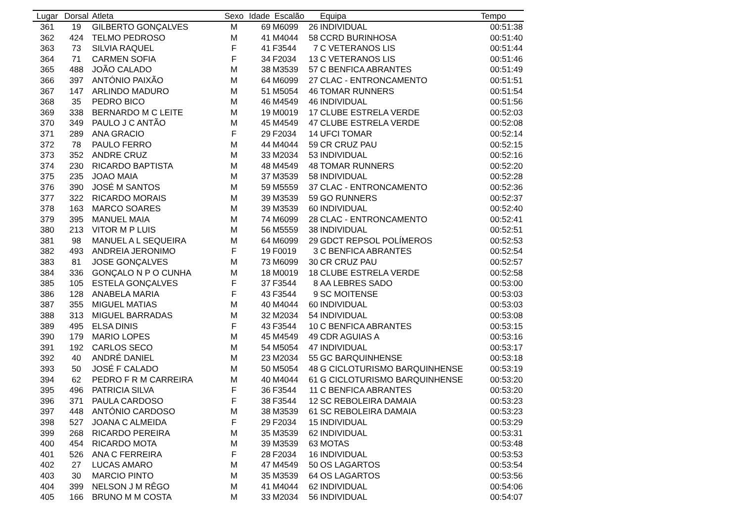| Lugar | Dorsal | Atleta | Sexo | Idade | Escalão | | Equipa | Tempo |
| --- | --- | --- | --- | --- | --- | --- | --- | --- |
| 361 | 19 | GILBERTO GONÇALVES | M | 69 | M6099 | 26 | INDIVIDUAL | 00:51:38 |
| 362 | 424 | TELMO PEDROSO | M | 41 | M4044 | 58 | CCRD BURINHOSA | 00:51:40 |
| 363 | 73 | SILVIA RAQUEL | F | 41 | F3544 | 7 | C VETERANOS LIS | 00:51:44 |
| 364 | 71 | CARMEN SOFIA | F | 34 | F2034 | 13 | C VETERANOS LIS | 00:51:46 |
| 365 | 488 | JOÃO CALADO | M | 38 | M3539 | 57 | C BENFICA ABRANTES | 00:51:49 |
| 366 | 397 | ANTÓNIO PAIXÃO | M | 64 | M6099 | 27 | CLAC - ENTRONCAMENTO | 00:51:51 |
| 367 | 147 | ARLINDO MADURO | M | 51 | M5054 | 46 | TOMAR RUNNERS | 00:51:54 |
| 368 | 35 | PEDRO BICO | M | 46 | M4549 | 46 | INDIVIDUAL | 00:51:56 |
| 369 | 338 | BERNARDO M C LEITE | M | 19 | M0019 | 17 | CLUBE ESTRELA VERDE | 00:52:03 |
| 370 | 349 | PAULO J C ANTÃO | M | 45 | M4549 | 47 | CLUBE ESTRELA VERDE | 00:52:08 |
| 371 | 289 | ANA GRACIO | F | 29 | F2034 | 14 | UFCI TOMAR | 00:52:14 |
| 372 | 78 | PAULO FERRO | M | 44 | M4044 | 59 | CR CRUZ PAU | 00:52:15 |
| 373 | 352 | ANDRE CRUZ | M | 33 | M2034 | 53 | INDIVIDUAL | 00:52:16 |
| 374 | 230 | RICARDO BAPTISTA | M | 48 | M4549 | 48 | TOMAR RUNNERS | 00:52:20 |
| 375 | 235 | JOAO MAIA | M | 37 | M3539 | 58 | INDIVIDUAL | 00:52:28 |
| 376 | 390 | JOSÉ M SANTOS | M | 59 | M5559 | 37 | CLAC - ENTRONCAMENTO | 00:52:36 |
| 377 | 322 | RICARDO MORAIS | M | 39 | M3539 | 59 | GO RUNNERS | 00:52:37 |
| 378 | 163 | MARCO SOARES | M | 39 | M3539 | 60 | INDIVIDUAL | 00:52:40 |
| 379 | 395 | MANUEL MAIA | M | 74 | M6099 | 28 | CLAC - ENTRONCAMENTO | 00:52:41 |
| 380 | 213 | VITOR M P LUIS | M | 56 | M5559 | 38 | INDIVIDUAL | 00:52:51 |
| 381 | 98 | MANUEL A L SEQUEIRA | M | 64 | M6099 | 29 | GDCT REPSOL POLÍMEROS | 00:52:53 |
| 382 | 493 | ANDREIA JERONIMO | F | 19 | F0019 | 3 | C BENFICA ABRANTES | 00:52:54 |
| 383 | 81 | JOSE GONÇALVES | M | 73 | M6099 | 30 | CR CRUZ PAU | 00:52:57 |
| 384 | 336 | GONÇALO N P O CUNHA | M | 18 | M0019 | 18 | CLUBE ESTRELA VERDE | 00:52:58 |
| 385 | 105 | ESTELA GONÇALVES | F | 37 | F3544 | 8 | AA LEBRES SADO | 00:53:00 |
| 386 | 128 | ANABELA MARIA | F | 43 | F3544 | 9 | SC MOITENSE | 00:53:03 |
| 387 | 355 | MIGUEL MATIAS | M | 40 | M4044 | 60 | INDIVIDUAL | 00:53:03 |
| 388 | 313 | MIGUEL BARRADAS | M | 32 | M2034 | 54 | INDIVIDUAL | 00:53:08 |
| 389 | 495 | ELSA DINIS | F | 43 | F3544 | 10 | C BENFICA ABRANTES | 00:53:15 |
| 390 | 179 | MARIO LOPES | M | 45 | M4549 | 49 | CDR AGUIAS A | 00:53:16 |
| 391 | 192 | CARLOS SECO | M | 54 | M5054 | 47 | INDIVIDUAL | 00:53:17 |
| 392 | 40 | ANDRÉ DANIEL | M | 23 | M2034 | 55 | GC BARQUINHENSE | 00:53:18 |
| 393 | 50 | JOSÉ F CALADO | M | 50 | M5054 | 48 | G CICLOTURISMO BARQUINHENSE | 00:53:19 |
| 394 | 62 | PEDRO F R M CARREIRA | M | 40 | M4044 | 61 | G CICLOTURISMO BARQUINHENSE | 00:53:20 |
| 395 | 496 | PATRICIA SILVA | F | 36 | F3544 | 11 | C BENFICA ABRANTES | 00:53:20 |
| 396 | 371 | PAULA CARDOSO | F | 38 | F3544 | 12 | SC REBOLEIRA DAMAIA | 00:53:23 |
| 397 | 448 | ANTÓNIO CARDOSO | M | 38 | M3539 | 61 | SC REBOLEIRA DAMAIA | 00:53:23 |
| 398 | 527 | JOANA C ALMEIDA | F | 29 | F2034 | 15 | INDIVIDUAL | 00:53:29 |
| 399 | 268 | RICARDO PEREIRA | M | 35 | M3539 | 62 | INDIVIDUAL | 00:53:31 |
| 400 | 454 | RICARDO MOTA | M | 39 | M3539 | 63 | MOTAS | 00:53:48 |
| 401 | 526 | ANA C FERREIRA | F | 28 | F2034 | 16 | INDIVIDUAL | 00:53:53 |
| 402 | 27 | LUCAS AMARO | M | 47 | M4549 | 50 | OS LAGARTOS | 00:53:54 |
| 403 | 30 | MARCIO PINTO | M | 35 | M3539 | 64 | OS LAGARTOS | 00:53:56 |
| 404 | 399 | NELSON J M RÊGO | M | 41 | M4044 | 62 | INDIVIDUAL | 00:54:06 |
| 405 | 166 | BRUNO M M COSTA | M | 33 | M2034 | 56 | INDIVIDUAL | 00:54:07 |